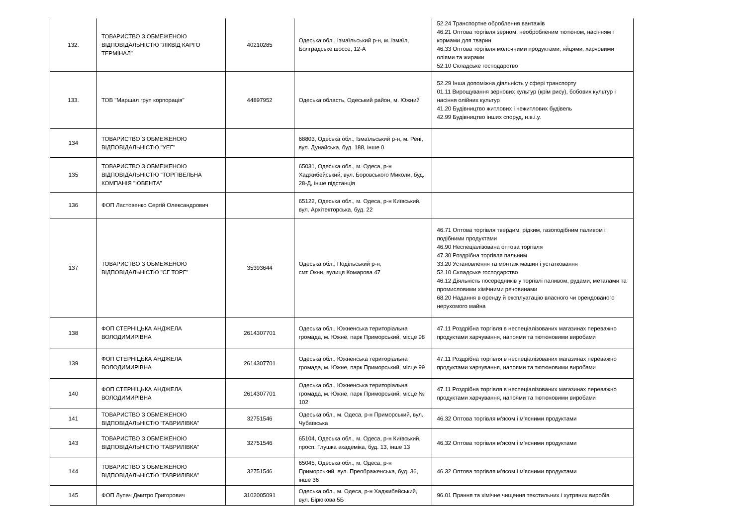| 132. | ТОВАРИСТВО З ОБМЕЖЕНОЮ ВІДПОВІДАЛЬНІСТЮ "ЛІКВІД КАРГО ТЕРМІНАЛ" | 40210285 | Одеська обл., Ізмаїльський р-н, м. Ізмаїл, Болградське шоссе, 12-А | 52.24 Транспортне оброблення вантажів 46.21 Оптова торгівля зерном, необробленим тютюном, насінням і кормами для тварин 46.33 Оптова торгівля молочними продуктами, яйцями, харчовими оліями та жирами 52.10 Складське господарство |
| 133. | ТОВ "Маршал груп корпорація" | 44897952 | Одеська область, Одеський район, м. Южний | 52.29 Інша допоміжна діяльність у сфері транспорту 01.11 Вирощування зернових культур (крім рису), бобових культур і насіння олійних культур 41.20 Будівництво житлових і нежитлових будівель 42.99 Будівництво інших споруд, н.в.і.у. |
| 134 | ТОВАРИСТВО З ОБМЕЖЕНОЮ ВІДПОВІДАЛЬНІСТЮ "УЕГ" | | 68803, Одеська обл., Ізмаїльський р-н, м. Рені, вул. Дунайська, буд. 188, інше 0 | |
| 135 | ТОВАРИСТВО З ОБМЕЖЕНОЮ ВІДПОВІДАЛЬНІСТЮ "ТОРГІВЕЛЬНА КОМПАНІЯ "ЮВЕНТА" | | 65031, Одеська обл., м. Одеса, р-н Хаджибейський, вул. Боровського Миколи, буд. 28-Д, інше підстанція | |
| 136 | ФОП Ластовенко Сергій Олександрович | | 65122, Одеська обл., м. Одеса, р-н Київський, вул. Архітекторська, буд. 22 | |
| 137 | ТОВАРИСТВО З ОБМЕЖЕНОЮ ВІДПОВІДАЛЬНІСТЮ "СГ ТОРГ" | 35393644 | Одеська обл., Подільський р-н, смт Окни, вулиця Комарова 47 | 46.71 Оптова торгівля твердим, рідким, газоподібним паливом і подібними продуктами 46.90 Неспеціалізована оптова торгівля 47.30 Роздрібна торгівля пальним 33.20 Установлення та монтаж машин і устатковання 52.10 Складське господарство 46.12 Діяльність посередників у торгівлі паливом, рудами, металами та промисловими хімічними речовинами 68.20 Надання в оренду й експлуатацію власного чи орендованого нерухомого майна |
| 138 | ФОП СТЕРНІЦЬКА АНДЖЕЛА ВОЛОДИМИРІВНА | 2614307701 | Одеська обл., Южненська територіальна громада, м. Южне, парк Приморський, місце 98 | 47.11 Роздрібна торгівля в неспеціалізованих магазинах переважно продуктами харчування, напоями та тютюновими виробами |
| 139 | ФОП СТЕРНІЦЬКА АНДЖЕЛА ВОЛОДИМИРІВНА | 2614307701 | Одеська обл., Южненська територіальна громада, м. Южне, парк Приморський, місце 99 | 47.11 Роздрібна торгівля в неспеціалізованих магазинах переважно продуктами харчування, напоями та тютюновими виробами |
| 140 | ФОП СТЕРНІЦЬКА АНДЖЕЛА ВОЛОДИМИРІВНА | 2614307701 | Одеська обл., Южненська територіальна громада, м. Южне, парк Приморський, місце № 102 | 47.11 Роздрібна торгівля в неспеціалізованих магазинах переважно продуктами харчування, напоями та тютюновими виробами |
| 141 | ТОВАРИСТВО З ОБМЕЖЕНОЮ ВІДПОВІДАЛЬНІСТЮ "ГАВРИЛІВКА" | 32751546 | Одеська обл., м. Одеса, р-н Приморський, вул. Чубаївська | 46.32 Оптова торгівля м'ясом і м'ясними продуктами |
| 143 | ТОВАРИСТВО З ОБМЕЖЕНОЮ ВІДПОВІДАЛЬНІСТЮ "ГАВРИЛІВКА" | 32751546 | 65104, Одеська обл., м. Одеса, р-н Київський, просп. Глушка академіка, буд. 13, інше 13 | 46.32 Оптова торгівля м'ясом і м'ясними продуктами |
| 144 | ТОВАРИСТВО З ОБМЕЖЕНОЮ ВІДПОВІДАЛЬНІСТЮ "ГАВРИЛІВКА" | 32751546 | 65045, Одеська обл., м. Одеса, р-н Приморський, вул. Преображенська, буд. 36, інше 36 | 46.32 Оптова торгівля м'ясом і м'ясними продуктами |
| 145 | ФОП Лупач Дмитро Григорович | 3102005091 | Одеська обл., м. Одеса, р-н Хаджибейський, вул. Бірюкова 5Б | 96.01 Прання та хімічне чищення текстильних і хутряних виробів |